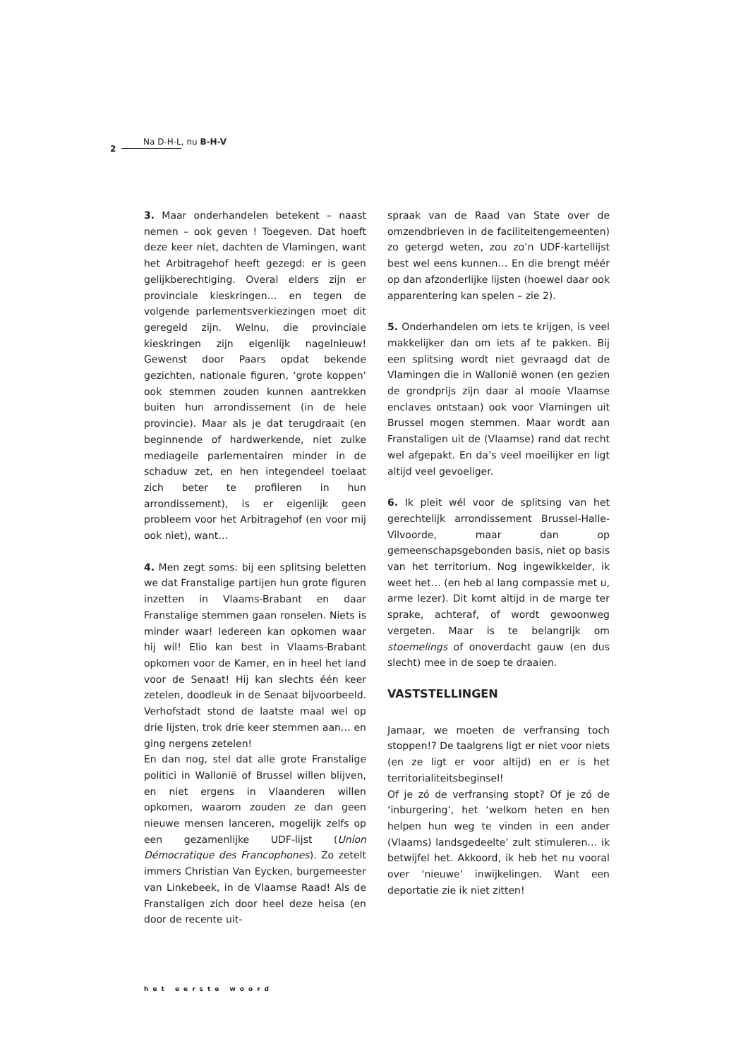2
Na D-H-L, nu B-H-V
3. Maar onderhandelen betekent – naast nemen – ook geven ! Toegeven. Dat hoeft deze keer níet, dachten de Vlamingen, want het Arbitragehof heeft gezegd: er is geen gelijkberechtiging. Overal elders zijn er provinciale kieskringen… en tegen de volgende parlementsverkiezingen moet dit geregeld zijn. Welnu, die provinciale kieskringen zijn eigenlijk nagelnieuw! Gewenst door Paars opdat bekende gezichten, nationale figuren, ‘grote koppen’ ook stemmen zouden kunnen aantrekken buiten hun arrondissement (in de hele provincie). Maar als je dat terugdraait (en beginnende of hardwerkende, niet zulke mediageile parlementairen minder in de schaduw zet, en hen integendeel toelaat zich beter te profileren in hun arrondissement), is er eigenlijk geen probleem voor het Arbitragehof (en voor mij ook niet), want…
4. Men zegt soms: bij een splitsing beletten we dat Franstalige partijen hun grote figuren inzetten in Vlaams-Brabant en daar Franstalige stemmen gaan ronselen. Niets is minder waar! Iedereen kan opkomen waar hij wil! Elio kan best in Vlaams-Brabant opkomen voor de Kamer, en in heel het land voor de Senaat! Hij kan slechts één keer zetelen, doodleuk in de Senaat bijvoorbeeld. Verhofstadt stond de laatste maal wel op drie lijsten, trok drie keer stemmen aan… en ging nergens zetelen!
En dan nog, stel dat alle grote Franstalige politici in Wallonië of Brussel willen blijven, en niet ergens in Vlaanderen willen opkomen, waarom zouden ze dan geen nieuwe mensen lanceren, mogelijk zelfs op een gezamenlijke UDF-lijst (Union Démocratique des Francophones). Zo zetelt immers Christian Van Eycken, burgemeester van Linkebeek, in de Vlaamse Raad! Als de Franstaligen zich door heel deze heisa (en door de recente uit-
spraak van de Raad van State over de omzendbrieven in de faciliteitengemeenten) zo getergd weten, zou zo’n UDF-kartellijst best wel eens kunnen… En die brengt méér op dan afzonderlijke lijsten (hoewel daar ook apparentering kan spelen – zie 2).
5. Onderhandelen om iets te krijgen, is veel makkelijker dan om iets af te pakken. Bij een splitsing wordt niet gevraagd dat de Vlamingen die in Wallonië wonen (en gezien de grondprijs zijn daar al mooie Vlaamse enclaves ontstaan) ook voor Vlamingen uit Brussel mogen stemmen. Maar wordt aan Franstaligen uit de (Vlaamse) rand dat recht wel afgepakt. En da’s veel moeilijker en ligt altijd veel gevoeliger.
6. Ik pleit wél voor de splitsing van het gerechtelijk arrondissement Brussel-Halle-Vilvoorde, maar dan op gemeenschapsgebonden basis, niet op basis van het territorium. Nog ingewikkelder, ik weet het… (en heb al lang compassie met u, arme lezer). Dit komt altijd in de marge ter sprake, achteraf, of wordt gewoonweg vergeten. Maar is te belangrijk om stoemelings of onoverdacht gauw (en dus slecht) mee in de soep te draaien.
VASTSTELLINGEN
Jamaar, we moeten de verfransing toch stoppen!? De taalgrens ligt er niet voor niets (en ze ligt er voor altijd) en er is het territorialiteitsbeginsel!
Of je zó de verfransing stopt? Of je zó de ‘inburgering’, het ‘welkom heten en hen helpen hun weg te vinden in een ander (Vlaams) landsgedeelte’ zult stimuleren… ik betwijfel het. Akkoord, ik heb het nu vooral over ‘nieuwe’ inwijkelingen. Want een deportatie zie ik niet zitten!
het eerste woord